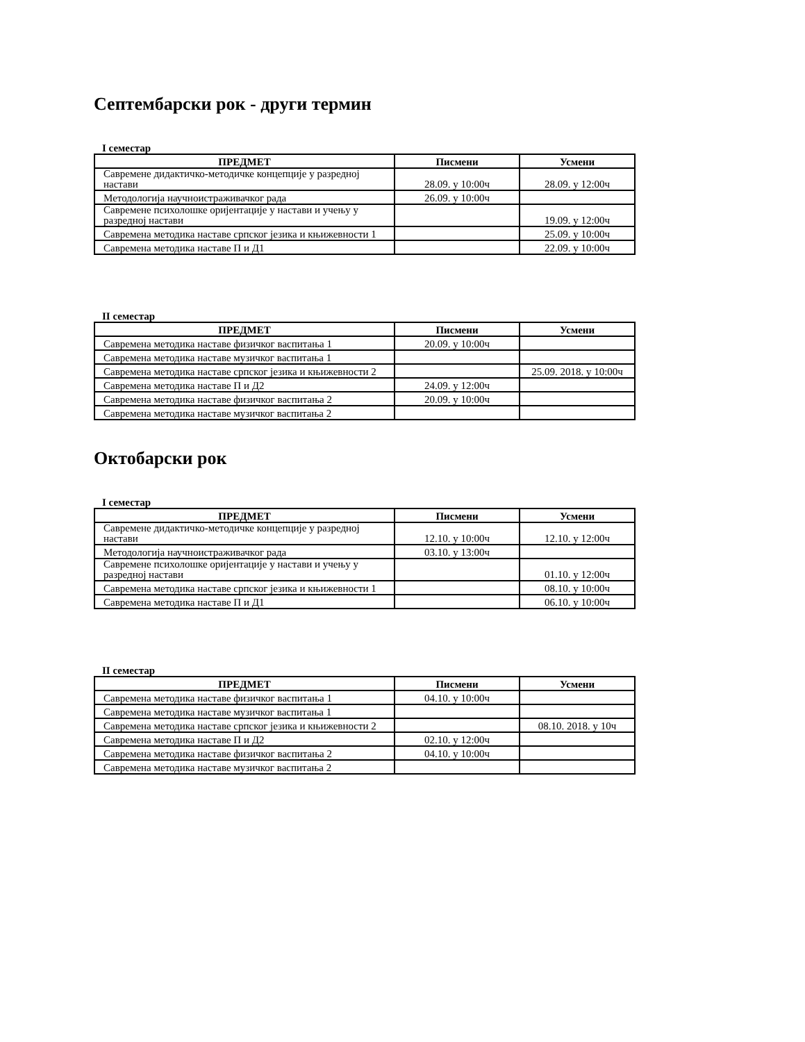Септембарски рок - други термин
I семестар
| ПРЕДМЕТ | Писмени | Усмени |
| --- | --- | --- |
| Савремене дидактичко-методичке концепције у разредној настави | 28.09. у 10:00ч | 28.09. у 12:00ч |
| Методологија научноистраживачког рада | 26.09. у 10:00ч | |
| Савремене психолошке оријентације у настави и учењу у разредној настави | | 19.09. у 12:00ч |
| Савремена методика наставе српског језика и књижевности 1 | | 25.09. у 10:00ч |
| Савремена методика наставе П и Д1 | | 22.09. у 10:00ч |
II семестар
| ПРЕДМЕТ | Писмени | Усмени |
| --- | --- | --- |
| Савремена методика наставе физичког васпитања 1 | 20.09. у 10:00ч | |
| Савремена методика наставе музичког васпитања 1 | | |
| Савремена методика наставе српског језика и књижевности 2 | | 25.09. 2018. у 10:00ч |
| Савремена методика наставе П и Д2 | 24.09. у 12:00ч | |
| Савремена методика наставе физичког васпитања 2 | 20.09. у 10:00ч | |
| Савремена методика наставе музичког васпитања 2 | | |
Октобарски рок
I семестар
| ПРЕДМЕТ | Писмени | Усмени |
| --- | --- | --- |
| Савремене дидактичко-методичке концепције у разредној настави | 12.10. у 10:00ч | 12.10. у 12:00ч |
| Методологија научноистраживачког рада | 03.10. у 13:00ч | |
| Савремене психолошке оријентације у настави и учењу у разредној настави | | 01.10. у 12:00ч |
| Савремена методика наставе српског језика и књижевности 1 | | 08.10. у 10:00ч |
| Савремена методика наставе П и Д1 | | 06.10. у 10:00ч |
II семестар
| ПРЕДМЕТ | Писмени | Усмени |
| --- | --- | --- |
| Савремена методика наставе физичког васпитања 1 | 04.10. у 10:00ч | |
| Савремена методика наставе музичког васпитања 1 | | |
| Савремена методика наставе српског језика и књижевности 2 | | 08.10. 2018. у 10ч |
| Савремена методика наставе П и Д2 | 02.10. у 12:00ч | |
| Савремена методика наставе физичког васпитања 2 | 04.10. у 10:00ч | |
| Савремена методика наставе музичког васпитања 2 | | |